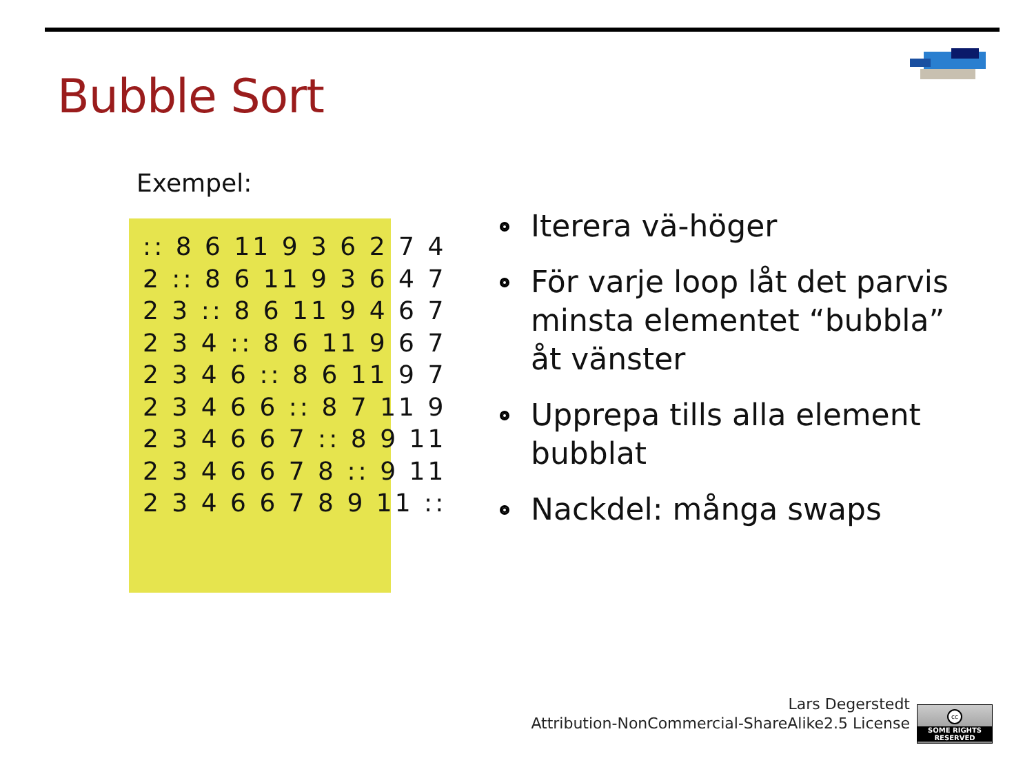Bubble Sort
Exempel:
:: 8 6 11 9 3 6 2 7 4
2 :: 8 6 11 9 3 6 4 7
2 3 :: 8 6 11 9 4 6 7
2 3 4 :: 8 6 11 9 6 7
2 3 4 6 :: 8 6 11 9 7
2 3 4 6 6 :: 8 7 11 9
2 3 4 6 6 7 :: 8 9 11
2 3 4 6 6 7 8 :: 9 11
2 3 4 6 6 7 8 9 11 ::
Iterera vä-höger
För varje loop låt det parvis minsta elementet “bubbla” åt vänster
Upprepa tills alla element bubblat
Nackdel: många swaps
Lars Degerstedt
Attribution-NonCommercial-ShareAlike2.5 License
cc
SOME RIGHTS RESERVED